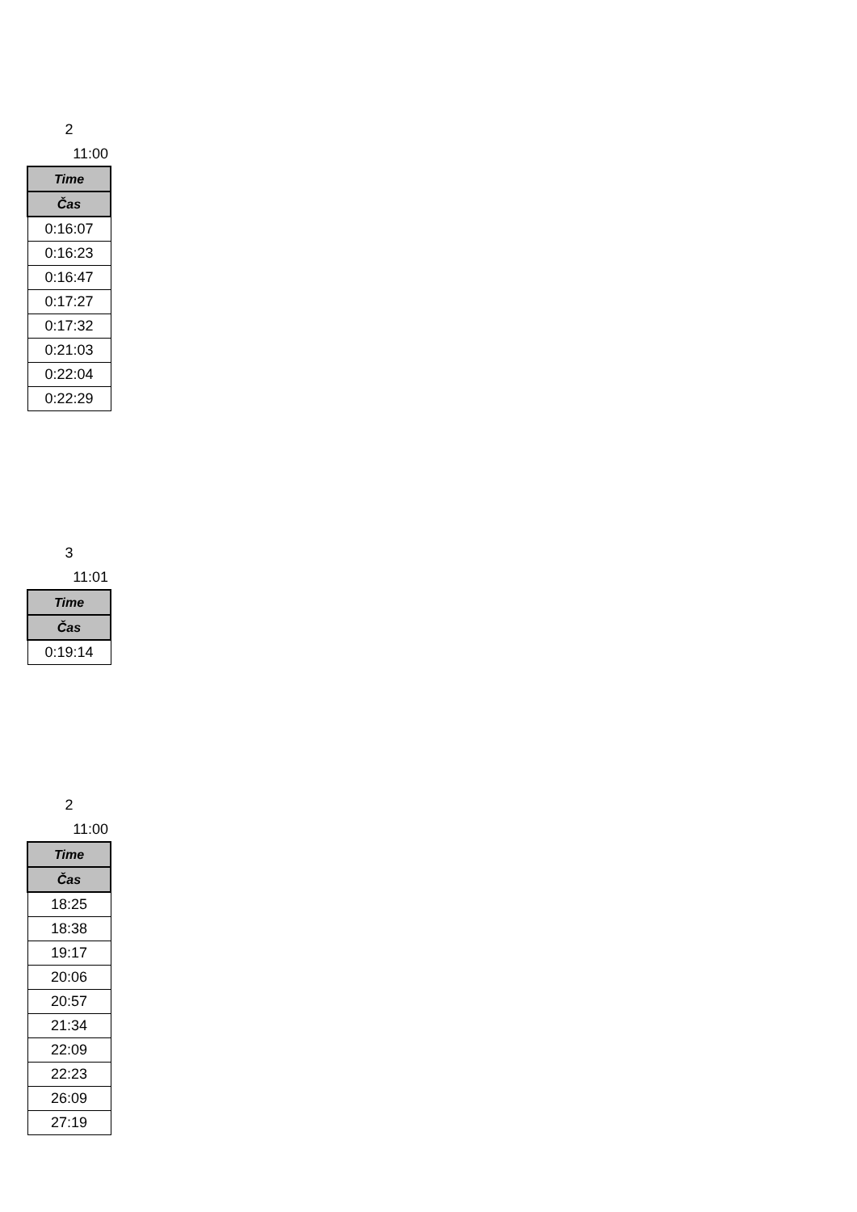2
11:00
| Time |
| --- |
| Čas |
| 0:16:07 |
| 0:16:23 |
| 0:16:47 |
| 0:17:27 |
| 0:17:32 |
| 0:21:03 |
| 0:22:04 |
| 0:22:29 |
3
11:01
| Time |
| --- |
| Čas |
| 0:19:14 |
2
11:00
| Time |
| --- |
| Čas |
| 18:25 |
| 18:38 |
| 19:17 |
| 20:06 |
| 20:57 |
| 21:34 |
| 22:09 |
| 22:23 |
| 26:09 |
| 27:19 |